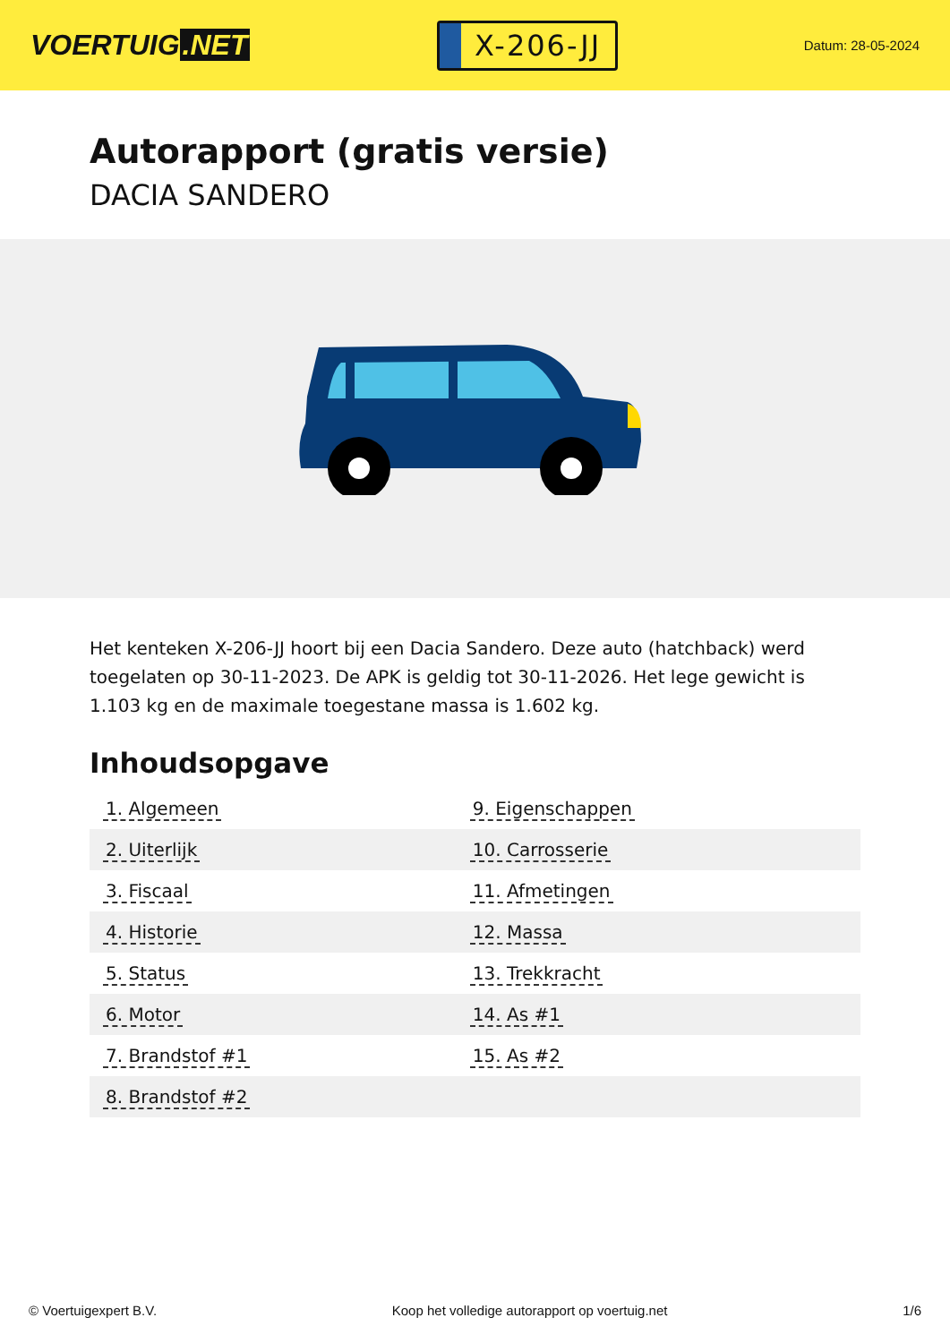VOERTUIG.NET
X-206-JJ
Datum: 28-05-2024
Autorapport (gratis versie)
DACIA SANDERO
Het kenteken X-206-JJ hoort bij een Dacia Sandero. Deze auto (hatchback) werd toegelaten op 30-11-2023. De APK is geldig tot 30-11-2026. Het lege gewicht is 1.103 kg en de maximale toegestane massa is 1.602 kg.
Inhoudsopgave
| 1. Algemeen | 9. Eigenschappen |
| 2. Uiterlijk | 10. Carrosserie |
| 3. Fiscaal | 11. Afmetingen |
| 4. Historie | 12. Massa |
| 5. Status | 13. Trekkracht |
| 6. Motor | 14. As #1 |
| 7. Brandstof #1 | 15. As #2 |
| 8. Brandstof #2 | |
© Voertuigexpert B.V. Koop het volledige autorapport op voertuig.net 1/6